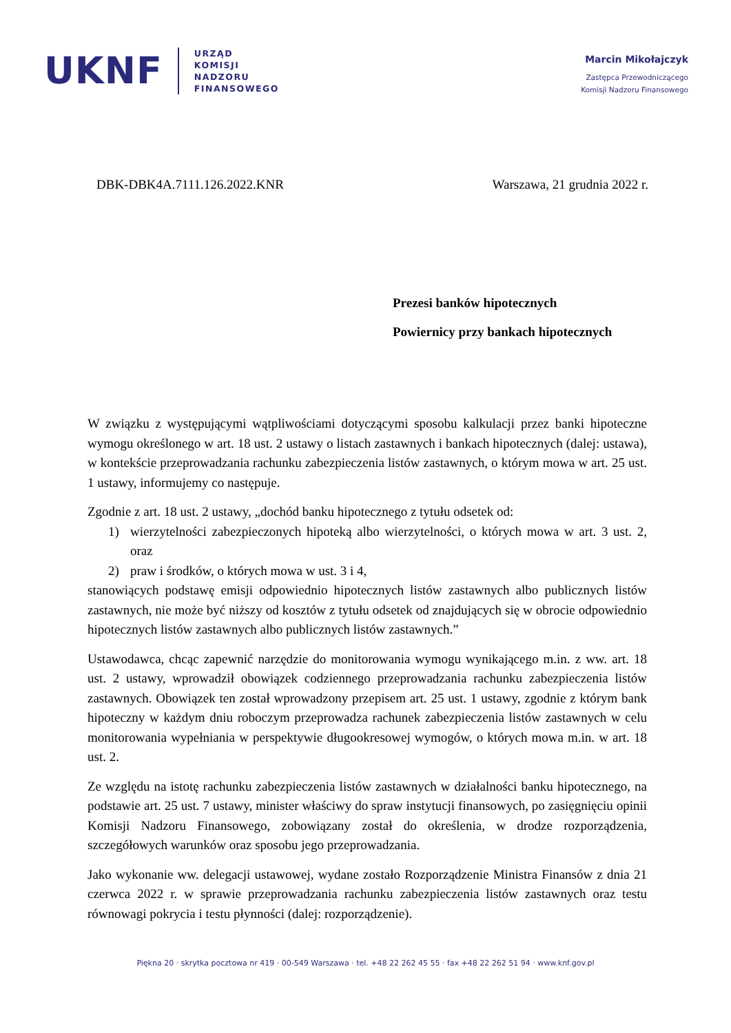UKNF
URZĄD
KOMISJI
NADZORU
FINANSOWEGO
Marcin Mikołajczyk
Zastępca Przewodniczącego
Komisji Nadzoru Finansowego
DBK-DBK4A.7111.126.2022.KNR Warszawa, 21 grudnia 2022 r.
Prezesi banków hipotecznych
Powiernicy przy bankach hipotecznych
W związku z występującymi wątpliwościami dotyczącymi sposobu kalkulacji przez banki hipoteczne wymogu określonego w art. 18 ust. 2 ustawy o listach zastawnych i bankach hipotecznych (dalej: ustawa), w kontekście przeprowadzania rachunku zabezpieczenia listów zastawnych, o którym mowa w art. 25 ust. 1 ustawy, informujemy co następuje.
Zgodnie z art. 18 ust. 2 ustawy, „dochód banku hipotecznego z tytułu odsetek od:
1) wierzytelności zabezpieczonych hipoteką albo wierzytelności, o których mowa w art. 3 ust. 2, oraz
2) praw i środków, o których mowa w ust. 3 i 4,
stanowiących podstawę emisji odpowiednio hipotecznych listów zastawnych albo publicznych listów zastawnych, nie może być niższy od kosztów z tytułu odsetek od znajdujących się w obrocie odpowiednio hipotecznych listów zastawnych albo publicznych listów zastawnych.”
Ustawodawca, chcąc zapewnić narzędzie do monitorowania wymogu wynikającego m.in. z ww. art. 18 ust. 2 ustawy, wprowadził obowiązek codziennego przeprowadzania rachunku zabezpieczenia listów zastawnych. Obowiązek ten został wprowadzony przepisem art. 25 ust. 1 ustawy, zgodnie z którym bank hipoteczny w każdym dniu roboczym przeprowadza rachunek zabezpieczenia listów zastawnych w celu monitorowania wypełniania w perspektywie długookresowej wymogów, o których mowa m.in. w art. 18 ust. 2.
Ze względu na istotę rachunku zabezpieczenia listów zastawnych w działalności banku hipotecznego, na podstawie art. 25 ust. 7 ustawy, minister właściwy do spraw instytucji finansowych, po zasięgnięciu opinii Komisji Nadzoru Finansowego, zobowiązany został do określenia, w drodze rozporządzenia, szczegółowych warunków oraz sposobu jego przeprowadzania.
Jako wykonanie ww. delegacji ustawowej, wydane zostało Rozporządzenie Ministra Finansów z dnia 21 czerwca 2022 r. w sprawie przeprowadzania rachunku zabezpieczenia listów zastawnych oraz testu równowagi pokrycia i testu płynności (dalej: rozporządzenie).
Piękna 20 · skrytka pocztowa nr 419 · 00-549 Warszawa · tel. +48 22 262 45 55 · fax +48 22 262 51 94 · www.knf.gov.pl